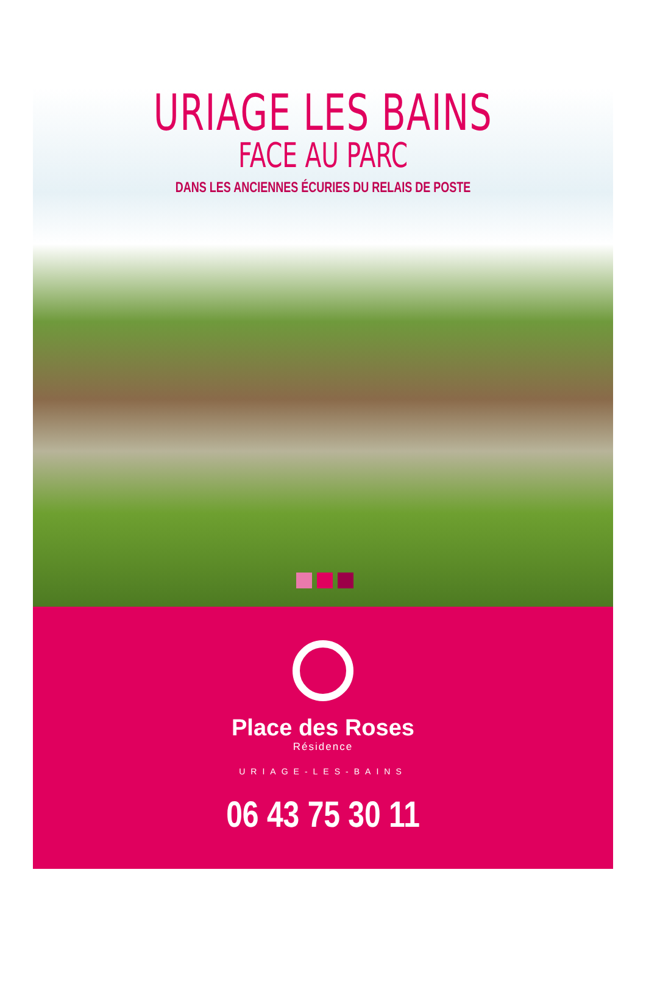URIAGE LES BAINS
FACE AU PARC
DANS LES ANCIENNES ÉCURIES DU RELAIS DE POSTE
Place des Roses
Résidence
URIAGE-LES-BAINS
06 43 75 30 11